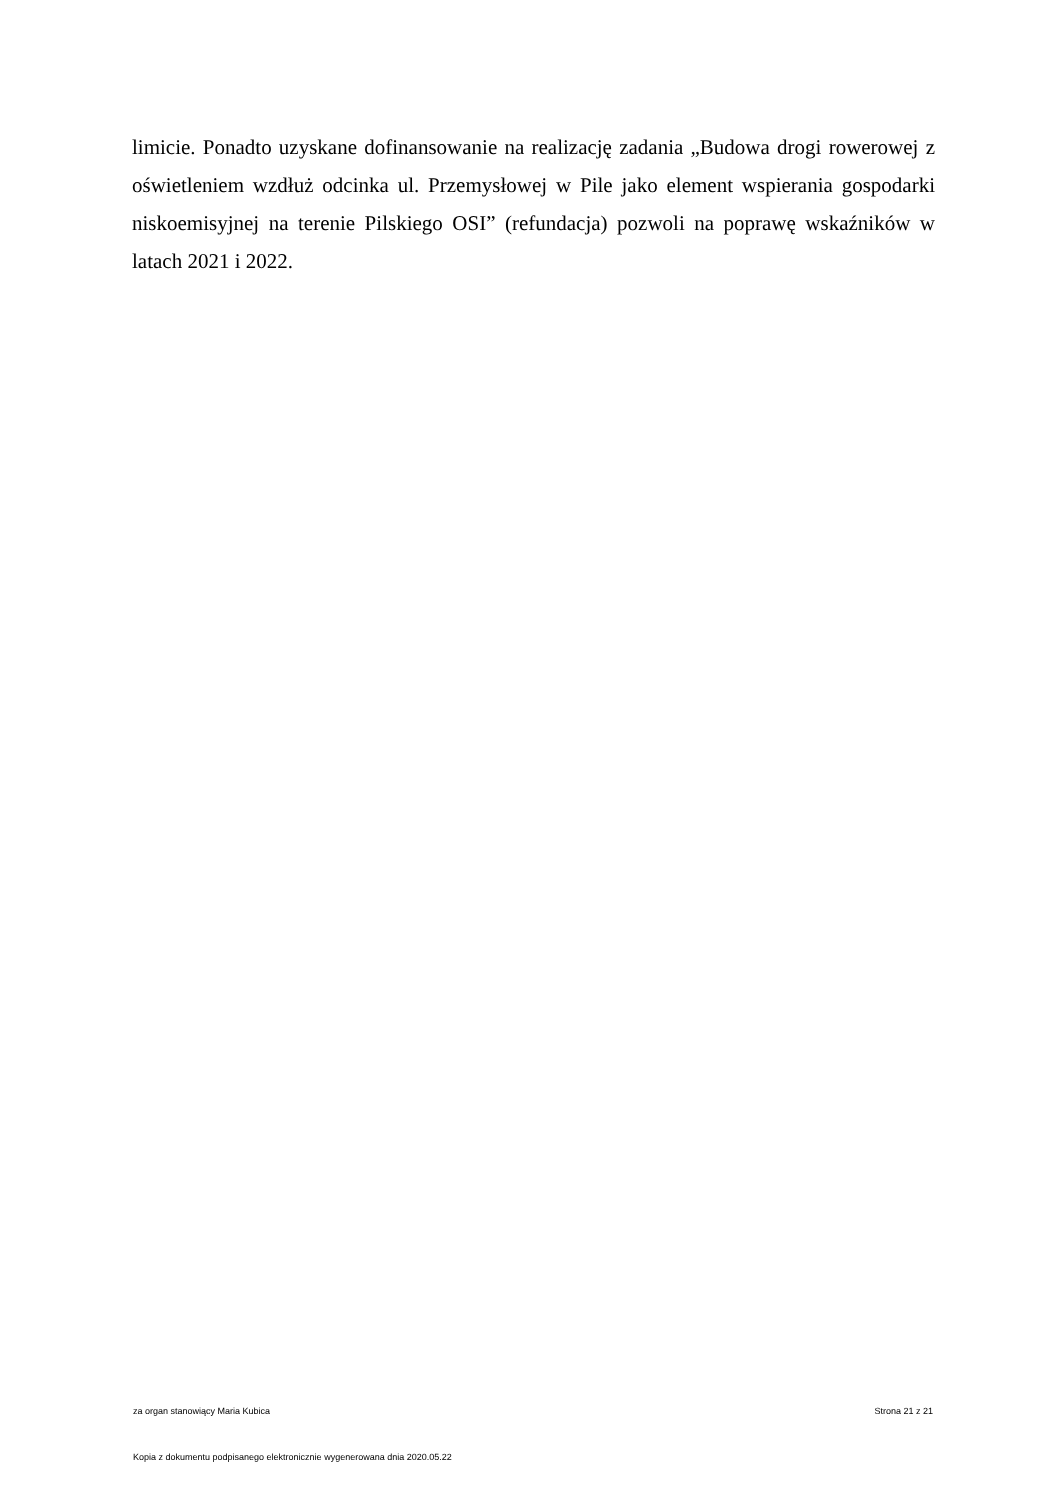limicie. Ponadto uzyskane dofinansowanie na realizację zadania „Budowa drogi rowerowej z oświetleniem wzdłuż odcinka ul. Przemysłowej w Pile jako element wspierania gospodarki niskoemisyjnej na terenie Pilskiego OSI” (refundacja) pozwoli na poprawę wskaźników w latach 2021 i 2022.
za organ stanowiący Maria Kubica Strona 21 z 21
Kopia z dokumentu podpisanego elektronicznie wygenerowana dnia 2020.05.22